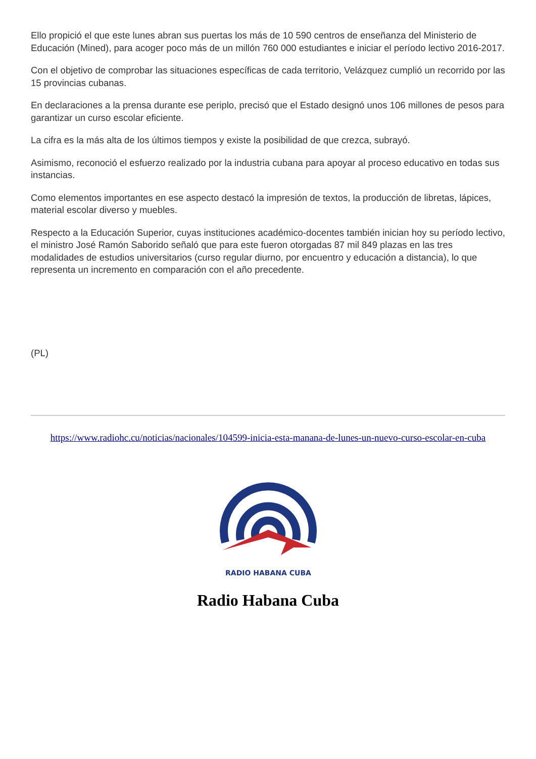Ello propició el que este lunes abran sus puertas los más de 10 590 centros de enseñanza del Ministerio de Educación (Mined), para acoger poco más de un millón 760 000 estudiantes e iniciar el período lectivo 2016-2017.
Con el objetivo de comprobar las situaciones específicas de cada territorio, Velázquez cumplió un recorrido por las 15 provincias cubanas.
En declaraciones a la prensa durante ese periplo, precisó que el Estado designó unos 106 millones de pesos para garantizar un curso escolar eficiente.
La cifra es la más alta de los últimos tiempos y existe la posibilidad de que crezca, subrayó.
Asimismo, reconoció el esfuerzo realizado por la industria cubana para apoyar al proceso educativo en todas sus instancias.
Como elementos importantes en ese aspecto destacó la impresión de textos, la producción de libretas, lápices, material escolar diverso y muebles.
Respecto a la Educación Superior, cuyas instituciones académico-docentes también inician hoy su período lectivo, el ministro José Ramón Saborido señaló que para este fueron otorgadas 87 mil 849 plazas en las tres modalidades de estudios universitarios (curso regular diurno, por encuentro y educación a distancia), lo que representa un incremento en comparación con el año precedente.
(PL)
https://www.radiohc.cu/noticias/nacionales/104599-inicia-esta-manana-de-lunes-un-nuevo-curso-escolar-en-cuba
RADIO HABANA CUBA
Radio Habana Cuba